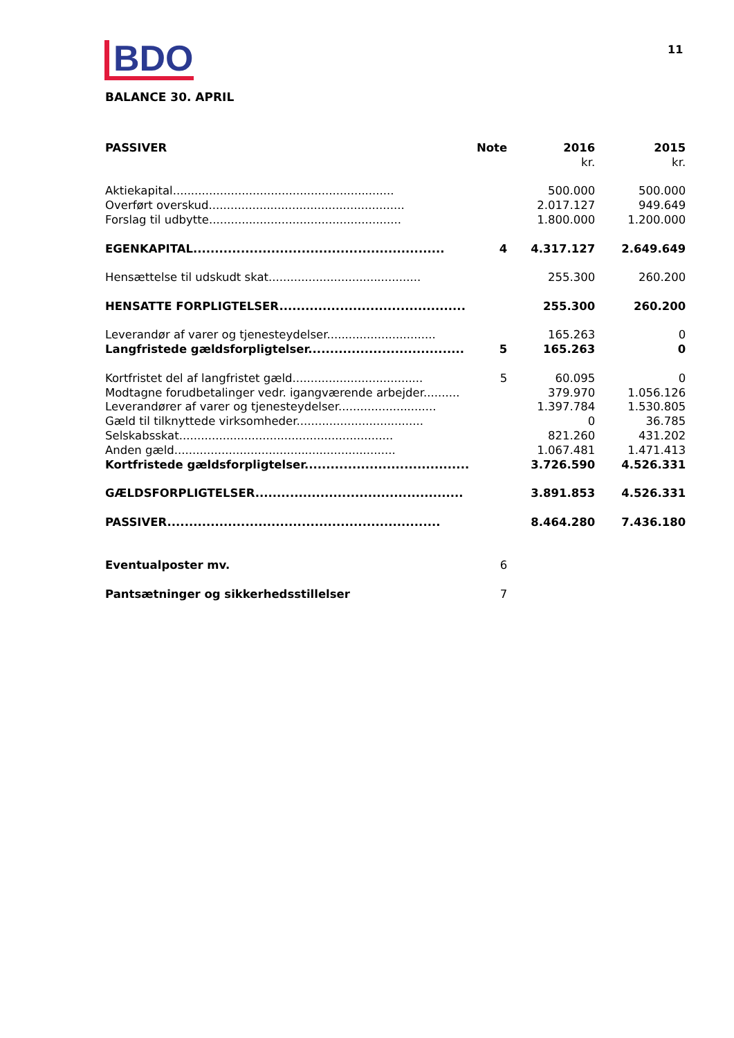BDO 11
BALANCE 30. APRIL
| PASSIVER | Note | 2016 | 2015 |
| --- | --- | --- | --- |
| | | kr. | kr. |
| Aktiekapital............................................................. | | 500.000 | 500.000 |
| Overført overskud...................................................... | | 2.017.127 | 949.649 |
| Forslag til udbytte..................................................... | | 1.800.000 | 1.200.000 |
| EGENKAPITAL.......................................................... | 4 | 4.317.127 | 2.649.649 |
| Hensættelse til udskudt skat.......................................... | | 255.300 | 260.200 |
| HENSATTE FORPLIGTELSER........................................... | | 255.300 | 260.200 |
| Leverandør af varer og tjenesteydelser.............................. | | 165.263 | 0 |
| Langfristede gældsforpligtelser.................................... | 5 | 165.263 | 0 |
| Kortfristet del af langfristet gæld.................................... | 5 | 60.095 | 0 |
| Modtagne forudbetalinger vedr. igangværende arbejder.......... | | 379.970 | 1.056.126 |
| Leverandører af varer og tjenesteydelser........................... | | 1.397.784 | 1.530.805 |
| Gæld til tilknyttede virksomheder................................... | | 0 | 36.785 |
| Selskabsskat........................................................... | | 821.260 | 431.202 |
| Anden gæld............................................................. | | 1.067.481 | 1.471.413 |
| Kortfristede gældsforpligtelser...................................... | | 3.726.590 | 4.526.331 |
| GÆLDSFORPLIGTELSER................................................ | | 3.891.853 | 4.526.331 |
| PASSIVER............................................................... | | 8.464.280 | 7.436.180 |
| Eventualposter mv. | 6 | | |
| Pantsætninger og sikkerhedsstillelser | 7 | | |